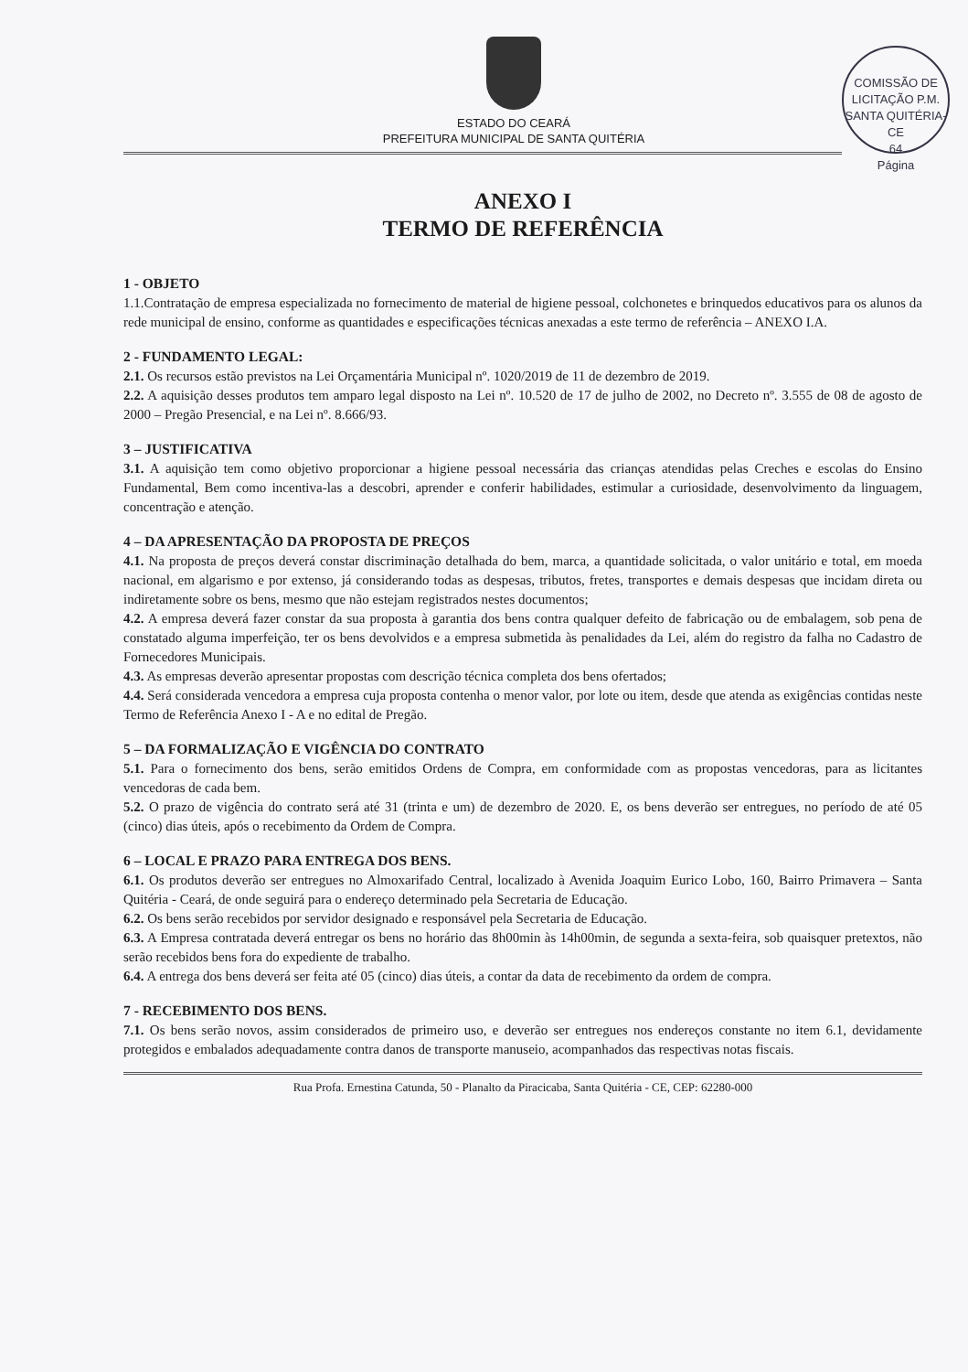ESTADO DO CEARÁ
PREFEITURA MUNICIPAL DE SANTA QUITÉRIA
COMISSÃO DE LICITAÇÃO P.M. SANTA QUITÉRIA-CE
64
Página
ANEXO I
TERMO DE REFERÊNCIA
1 - OBJETO
1.1.Contratação de empresa especializada no fornecimento de material de higiene pessoal, colchonetes e brinquedos educativos para os alunos da rede municipal de ensino, conforme as quantidades e especificações técnicas anexadas a este termo de referência – ANEXO I.A.
2 - FUNDAMENTO LEGAL:
2.1. Os recursos estão previstos na Lei Orçamentária Municipal nº. 1020/2019 de 11 de dezembro de 2019.
2.2. A aquisição desses produtos tem amparo legal disposto na Lei nº. 10.520 de 17 de julho de 2002, no Decreto nº. 3.555 de 08 de agosto de 2000 – Pregão Presencial, e na Lei nº. 8.666/93.
3 – JUSTIFICATIVA
3.1. A aquisição tem como objetivo proporcionar a higiene pessoal necessária das crianças atendidas pelas Creches e escolas do Ensino Fundamental, Bem como incentiva-las a descobri, aprender e conferir habilidades, estimular a curiosidade, desenvolvimento da linguagem, concentração e atenção.
4 – DA APRESENTAÇÃO DA PROPOSTA DE PREÇOS
4.1. Na proposta de preços deverá constar discriminação detalhada do bem, marca, a quantidade solicitada, o valor unitário e total, em moeda nacional, em algarismo e por extenso, já considerando todas as despesas, tributos, fretes, transportes e demais despesas que incidam direta ou indiretamente sobre os bens, mesmo que não estejam registrados nestes documentos;
4.2. A empresa deverá fazer constar da sua proposta à garantia dos bens contra qualquer defeito de fabricação ou de embalagem, sob pena de constatado alguma imperfeição, ter os bens devolvidos e a empresa submetida às penalidades da Lei, além do registro da falha no Cadastro de Fornecedores Municipais.
4.3. As empresas deverão apresentar propostas com descrição técnica completa dos bens ofertados;
4.4. Será considerada vencedora a empresa cuja proposta contenha o menor valor, por lote ou item, desde que atenda as exigências contidas neste Termo de Referência Anexo I - A e no edital de Pregão.
5 – DA FORMALIZAÇÃO E VIGÊNCIA DO CONTRATO
5.1. Para o fornecimento dos bens, serão emitidos Ordens de Compra, em conformidade com as propostas vencedoras, para as licitantes vencedoras de cada bem.
5.2. O prazo de vigência do contrato será até 31 (trinta e um) de dezembro de 2020. E, os bens deverão ser entregues, no período de até 05 (cinco) dias úteis, após o recebimento da Ordem de Compra.
6 – LOCAL E PRAZO PARA ENTREGA DOS BENS.
6.1. Os produtos deverão ser entregues no Almoxarifado Central, localizado à Avenida Joaquim Eurico Lobo, 160, Bairro Primavera – Santa Quitéria - Ceará, de onde seguirá para o endereço determinado pela Secretaria de Educação.
6.2. Os bens serão recebidos por servidor designado e responsável pela Secretaria de Educação.
6.3. A Empresa contratada deverá entregar os bens no horário das 8h00min às 14h00min, de segunda a sexta-feira, sob quaisquer pretextos, não serão recebidos bens fora do expediente de trabalho.
6.4. A entrega dos bens deverá ser feita até 05 (cinco) dias úteis, a contar da data de recebimento da ordem de compra.
7 - RECEBIMENTO DOS BENS.
7.1. Os bens serão novos, assim considerados de primeiro uso, e deverão ser entregues nos endereços constante no item 6.1, devidamente protegidos e embalados adequadamente contra danos de transporte manuseio, acompanhados das respectivas notas fiscais.
Rua Profa. Ernestina Catunda, 50 - Planalto da Piracicaba, Santa Quitéria - CE, CEP: 62280-000